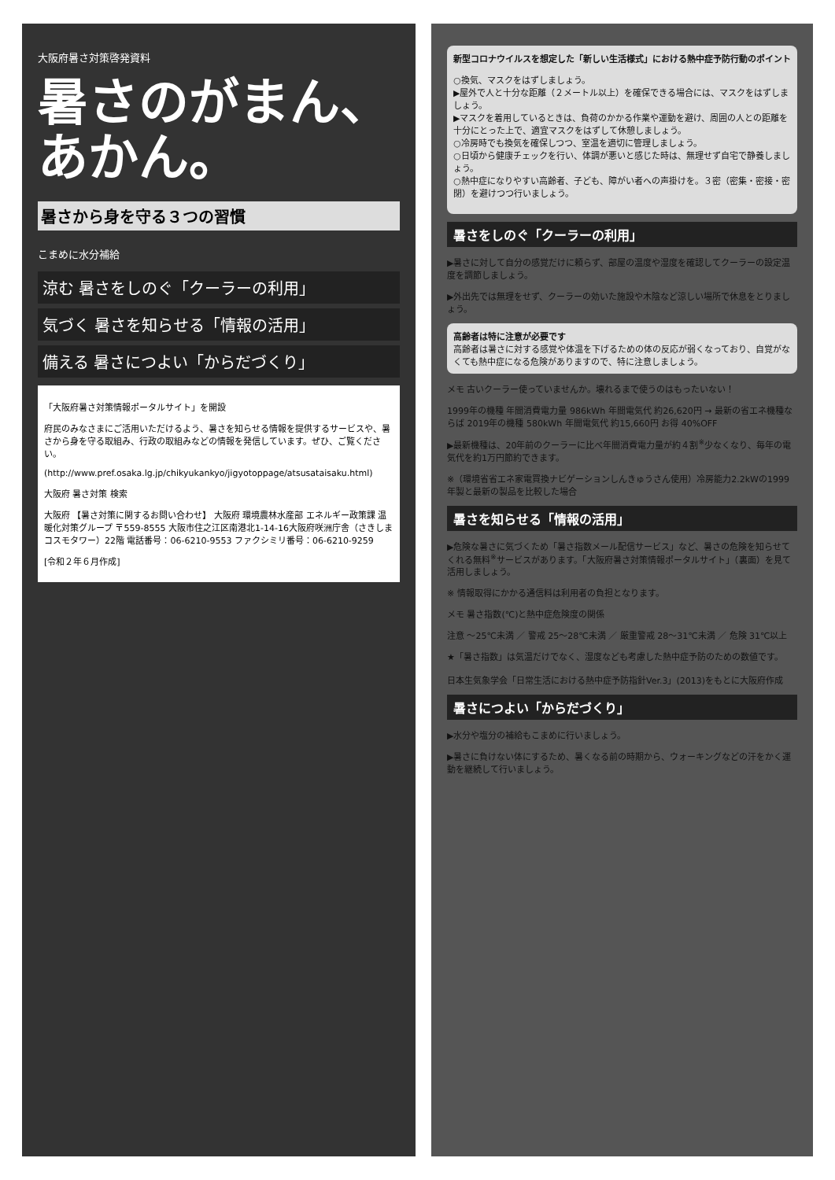大阪府暑さ対策啓発資料
暑さのがまん、あかん。
暑さから身を守る３つの習慣
こまめに水分補給
涼む 暑さをしのぐ「クーラーの利用」
気づく 暑さを知らせる「情報の活用」
備える 暑さにつよい「からだづくり」
「大阪府暑さ対策情報ポータルサイト」を開設
府民のみなさまにご活用いただけるよう、暑さを知らせる情報を提供するサービスや、暑さから身を守る取組み、行政の取組みなどの情報を発信しています。ぜひ、ご覧ください。
(http://www.pref.osaka.lg.jp/chikyukankyo/jigyotoppage/atsusataisaku.html)
大阪府 暑さ対策 検索
大阪府 【暑さ対策に関するお問い合わせ】 大阪府 環境農林水産部 エネルギー政策課 温暖化対策グループ 〒559-8555 大阪市住之江区南港北1-14-16大阪府咲洲庁舎（さきしまコスモタワー）22階 電話番号：06-6210-9553 ファクシミリ番号：06-6210-9259
[令和２年６月作成]
新型コロナウイルスを想定した「新しい生活様式」における熱中症予防行動のポイント
○換気、マスクをはずしましょう。
▶屋外で人と十分な距離（２メートル以上）を確保できる場合には、マスクをはずしましょう。
▶マスクを着用しているときは、負荷のかかる作業や運動を避け、周囲の人との距離を十分にとった上で、適宜マスクをはずして休憩しましょう。
○冷房時でも換気を確保しつつ、室温を適切に管理しましょう。
○日頃から健康チェックを行い、体調が悪いと感じた時は、無理せず自宅で静養しましょう。
○熱中症になりやすい高齢者、子ども、障がい者への声掛けを。３密（密集・密接・密閉）を避けつつ行いましょう。
暑さをしのぐ「クーラーの利用」
▶暑さに対して自分の感覚だけに頼らず、部屋の温度や湿度を確認してクーラーの設定温度を調節しましょう。
▶外出先では無理をせず、クーラーの効いた施設や木陰など涼しい場所で休息をとりましょう。
高齢者は特に注意が必要です
高齢者は暑さに対する感覚や体温を下げるための体の反応が弱くなっており、自覚がなくても熱中症になる危険がありますので、特に注意しましょう。
メモ 古いクーラー使っていませんか。壊れるまで使うのはもったいない！
1999年の機種 年間消費電力量 986kWh 年間電気代 約26,620円 → 最新の省エネ機種ならば 2019年の機種 580kWh 年間電気代 約15,660円 お得 40%OFF
▶最新機種は、20年前のクーラーに比べ年間消費電力量が約４割<sup>※</sup>少なくなり、毎年の電気代を約1万円節約できます。
※（環境省省エネ家電買換ナビゲーションしんきゅうさん使用）冷房能力2.2kWの1999年製と最新の製品を比較した場合
暑さを知らせる「情報の活用」
▶危険な暑さに気づくため「暑さ指数メール配信サービス」など、暑さの危険を知らせてくれる無料<sup>※</sup>サービスがあります。「大阪府暑さ対策情報ポータルサイト」（裏面）を見て活用しましょう。
※ 情報取得にかかる通信料は利用者の負担となります。
メモ 暑さ指数(℃)と熱中症危険度の関係
注意 ～25℃未満 ／ 警戒 25～28℃未満 ／ 厳重警戒 28～31℃未満 ／ 危険 31℃以上
★「暑さ指数」は気温だけでなく、湿度なども考慮した熱中症予防のための数値です。
日本生気象学会「日常生活における熱中症予防指針Ver.3」(2013)をもとに大阪府作成
暑さにつよい「からだづくり」
▶水分や塩分の補給もこまめに行いましょう。
▶暑さに負けない体にするため、暑くなる前の時期から、ウォーキングなどの汗をかく運動を継続して行いましょう。